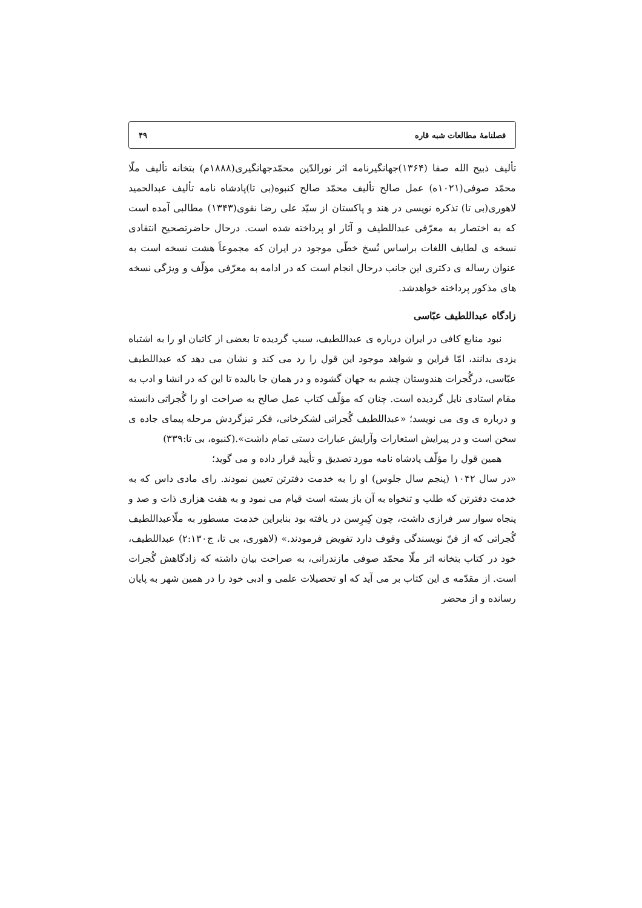فصلنامهٔ مطالعات شبه قاره ۴۹
تألیف ذبیح الله صفا (۱۳۶۴)جهانگیرنامه اثر نورالدّین محمّدجهانگیری(۱۸۸۸م) بتخانه تألیف ملّا محمّد صوفی(۱۰۲۱ه) عمل صالح تألیف محمّد صالح کنبوه(بی تا)پادشاه نامه تألیف عبدالحمید لاهوری(بی تا) تذکره نویسی در هند و پاکستان از سیّد علی رضا نقوی(۱۳۴۳) مطالبی آمده است که به اختصار به معرّفی عبداللطیف و آثار او پرداخته شده است. درحال حاضرتصحیح انتقادی نسخه ی لطایف اللغات براساس نُسخ خطّی موجود در ایران که مجموعاً هشت نسخه است به عنوان رساله ی دکتری این جانب درحال انجام است که در ادامه به معرّفی مؤلّف و ویژگی نسخه های مذکور پرداخته خواهدشد.
زادگاه عبداللطیف عبّاسی
نبود منابع کافی در ایران درباره ی عبداللطیف، سبب گردیده تا بعضی از کاتبان او را به اشتباه یزدی بدانند، امّا قراین و شواهد موجود این قول را رد می کند و نشان می دهد که عبداللطیف عبّاسی، درگُجرات هندوستان چشم به جهان گشوده و در همان جا بالیده تا این که در انشا و ادب به مقام استادی نایل گردیده است. چنان که مؤلّف کتاب عمل صالح به صراحت او را گُجراتی دانسته و درباره ی وی می نویسد؛ «عبداللطیف گُجراتی لشکرخانی، فکر تیزگردش مرحله پیمای جاده ی سخن است و در پیرایش استعارات وآرایش عبارات دستی تمام داشت».(کنبوه، بی تا:۳۳۹)
همین قول را مؤلّف پادشاه نامه مورد تصدیق و تأیید قرار داده و می گوید؛
«در سال ۱۰۴۲ (پنجم سال جلوس) او را به خدمت دفترتن تعیین نمودند. رای مادی داس که به خدمت دفترتن که طلب و تنخواه به آن باز بسته است قیام می نمود و به هفت هزاری ذات و صد و پنجاه سوار سر فرازی داشت، چون کِبرِسن در یافته بود بنابراین خدمت مسطور به ملّاعبداللطیف گُجراتی که از فنّ نویسندگی وقوف دارد تفویض فرمودند.» (لاهوری، بی تا، ج۲:۱۳۰) عبداللطیف، خود در کتاب بتخانه اثر ملّا محمّد صوفی مازندرانی، به صراحت بیان داشته که زادگاهش گُجرات است. از مقدّمه ی این کتاب بر می آید که او تحصیلات علمی و ادبی خود را در همین شهر به پایان رسانده و از محضر